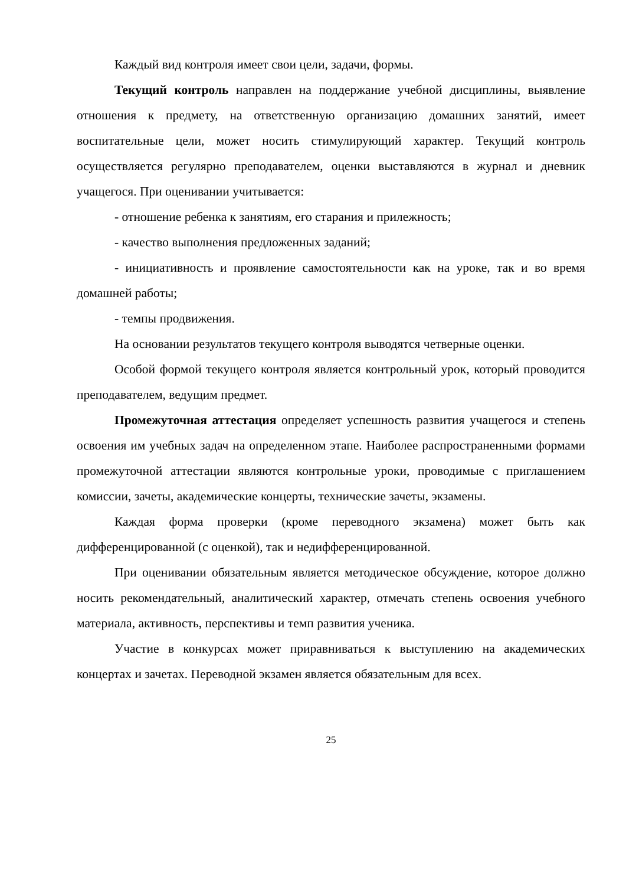Каждый вид контроля имеет свои цели, задачи, формы.
Текущий контроль направлен на поддержание учебной дисциплины, выявление отношения к предмету, на ответственную организацию домашних занятий, имеет воспитательные цели, может носить стимулирующий характер. Текущий контроль осуществляется регулярно преподавателем, оценки выставляются в журнал и дневник учащегося. При оценивании учитывается:
- отношение ребенка к занятиям, его старания и прилежность;
- качество выполнения предложенных заданий;
- инициативность и проявление самостоятельности как на уроке, так и во время домашней работы;
- темпы продвижения.
На основании результатов текущего контроля выводятся четверные оценки.
Особой формой текущего контроля является контрольный урок, который проводится преподавателем, ведущим предмет.
Промежуточная аттестация определяет успешность развития учащегося и степень освоения им учебных задач на определенном этапе. Наиболее распространенными формами промежуточной аттестации являются контрольные уроки, проводимые с приглашением комиссии, зачеты, академические концерты, технические зачеты, экзамены.
Каждая форма проверки (кроме переводного экзамена) может быть как дифференцированной (с оценкой), так и недифференцированной.
При оценивании обязательным является методическое обсуждение, которое должно носить рекомендательный, аналитический характер, отмечать степень освоения учебного материала, активность, перспективы и темп развития ученика.
Участие в конкурсах может приравниваться к выступлению на академических концертах и зачетах. Переводной экзамен является обязательным для всех.
25